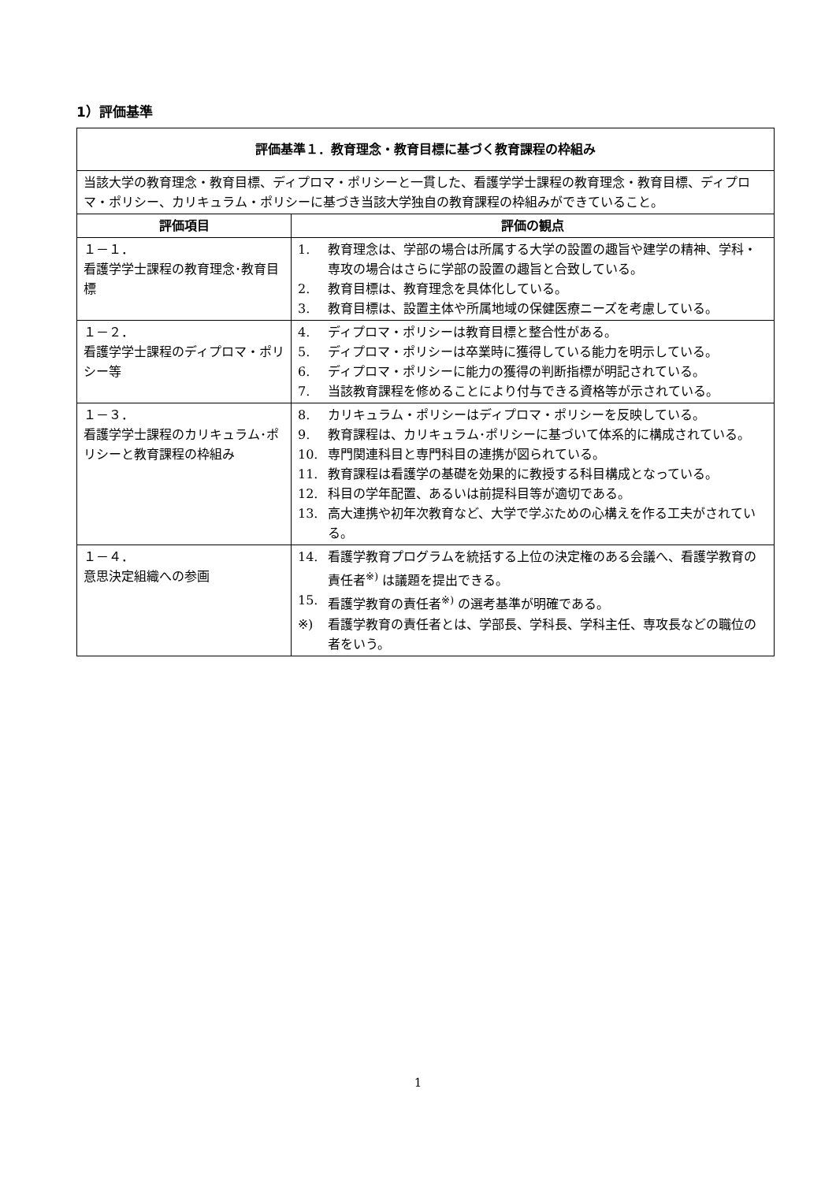1）評価基準
| 評価基準１．教育理念・教育目標に基づく教育課程の枠組み | |
| --- | --- |
| 当該大学の教育理念・教育目標、ディプロマ・ポリシーと一貫した、看護学学士課程の教育理念・教育目標、ディプロマ・ポリシー、カリキュラム・ポリシーに基づき当該大学独自の教育課程の枠組みができていること。 | |
| 評価項目 | 評価の観点 |
| １－１． 看護学学士課程の教育理念･教育目標 | 1. 教育理念は、学部の場合は所属する大学の設置の趣旨や建学の精神、学科・専攻の場合はさらに学部の設置の趣旨と合致している。 2. 教育目標は、教育理念を具体化している。 3. 教育目標は、設置主体や所属地域の保健医療ニーズを考慮している。 |
| １－２． 看護学学士課程のディプロマ・ポリシー等 | 4. ディプロマ・ポリシーは教育目標と整合性がある。 5. ディプロマ・ポリシーは卒業時に獲得している能力を明示している。 6. ディプロマ・ポリシーに能力の獲得の判断指標が明記されている。 7. 当該教育課程を修めることにより付与できる資格等が示されている。 |
| １－３． 看護学学士課程のカリキュラム･ポリシーと教育課程の枠組み | 8. カリキュラム・ポリシーはディプロマ・ポリシーを反映している。 9. 教育課程は、カリキュラム･ポリシーに基づいて体系的に構成されている。 10. 専門関連科目と専門科目の連携が図られている。 11. 教育課程は看護学の基礎を効果的に教授する科目構成となっている。 12. 科目の学年配置、あるいは前提科目等が適切である。 13. 高大連携や初年次教育など、大学で学ぶための心構えを作る工夫がされている。 |
| １－４． 意思決定組織への参画 | 14. 看護学教育プログラムを統括する上位の決定権のある会議へ、看護学教育の責任者<sup>※)</sup> は議題を提出できる。 15. 看護学教育の責任者<sup>※)</sup> の選考基準が明確である。 ※) 看護学教育の責任者とは、学部長、学科長、学科主任、専攻長などの職位の者をいう。 |
1